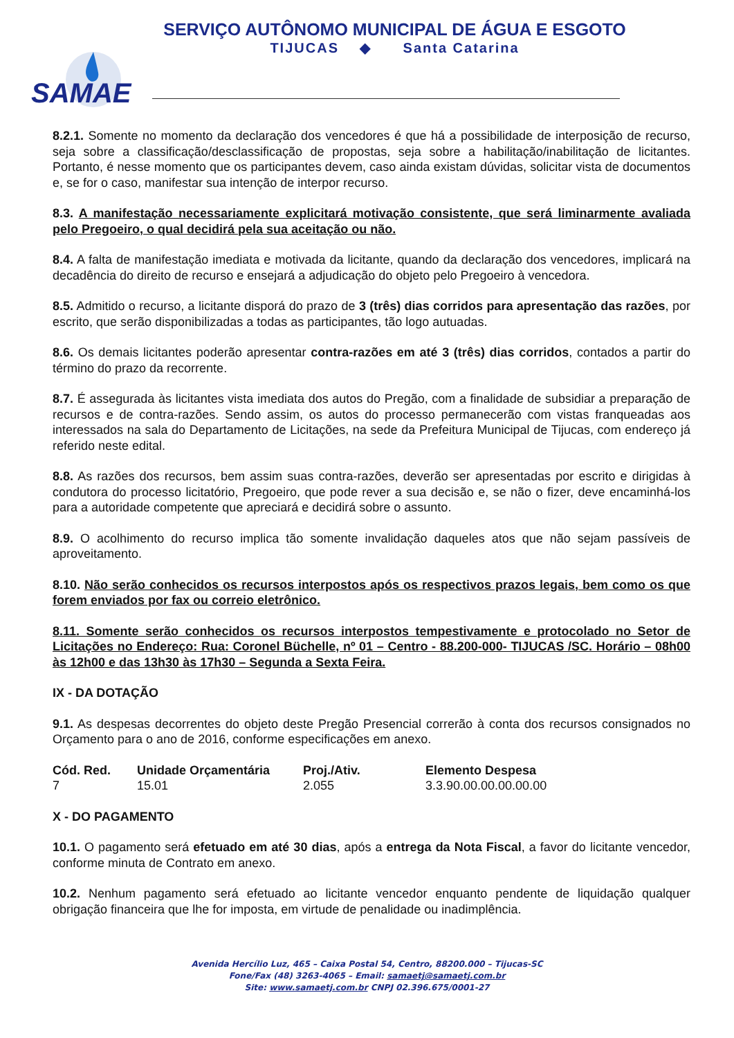SERVIÇO AUTÔNOMO MUNICIPAL DE ÁGUA E ESGOTO
TIJUCAS ◆ Santa Catarina
SAMAE
8.2.1. Somente no momento da declaração dos vencedores é que há a possibilidade de interposição de recurso, seja sobre a classificação/desclassificação de propostas, seja sobre a habilitação/inabilitação de licitantes. Portanto, é nesse momento que os participantes devem, caso ainda existam dúvidas, solicitar vista de documentos e, se for o caso, manifestar sua intenção de interpor recurso.
8.3. A manifestação necessariamente explicitará motivação consistente, que será liminarmente avaliada pelo Pregoeiro, o qual decidirá pela sua aceitação ou não.
8.4. A falta de manifestação imediata e motivada da licitante, quando da declaração dos vencedores, implicará na decadência do direito de recurso e ensejará a adjudicação do objeto pelo Pregoeiro à vencedora.
8.5. Admitido o recurso, a licitante disporá do prazo de 3 (três) dias corridos para apresentação das razões, por escrito, que serão disponibilizadas a todas as participantes, tão logo autuadas.
8.6. Os demais licitantes poderão apresentar contra-razões em até 3 (três) dias corridos, contados a partir do término do prazo da recorrente.
8.7. É assegurada às licitantes vista imediata dos autos do Pregão, com a finalidade de subsidiar a preparação de recursos e de contra-razões. Sendo assim, os autos do processo permanecerão com vistas franqueadas aos interessados na sala do Departamento de Licitações, na sede da Prefeitura Municipal de Tijucas, com endereço já referido neste edital.
8.8. As razões dos recursos, bem assim suas contra-razões, deverão ser apresentadas por escrito e dirigidas à condutora do processo licitatório, Pregoeiro, que pode rever a sua decisão e, se não o fizer, deve encaminhá-los para a autoridade competente que apreciará e decidirá sobre o assunto.
8.9. O acolhimento do recurso implica tão somente invalidação daqueles atos que não sejam passíveis de aproveitamento.
8.10. Não serão conhecidos os recursos interpostos após os respectivos prazos legais, bem como os que forem enviados por fax ou correio eletrônico.
8.11. Somente serão conhecidos os recursos interpostos tempestivamente e protocolado no Setor de Licitações no Endereço: Rua: Coronel Büchelle, nº 01 – Centro - 88.200-000- TIJUCAS /SC. Horário – 08h00 às 12h00 e das 13h30 às 17h30 – Segunda a Sexta Feira.
IX - DA DOTAÇÃO
9.1. As despesas decorrentes do objeto deste Pregão Presencial correrão à conta dos recursos consignados no Orçamento para o ano de 2016, conforme especificações em anexo.
| Cód. Red. | Unidade Orçamentária | Proj./Ativ. | Elemento Despesa |
| --- | --- | --- | --- |
| 7 | 15.01 | 2.055 | 3.3.90.00.00.00.00.00 |
X - DO PAGAMENTO
10.1. O pagamento será efetuado em até 30 dias, após a entrega da Nota Fiscal, a favor do licitante vencedor, conforme minuta de Contrato em anexo.
10.2. Nenhum pagamento será efetuado ao licitante vencedor enquanto pendente de liquidação qualquer obrigação financeira que lhe for imposta, em virtude de penalidade ou inadimplência.
Avenida Hercílio Luz, 465 – Caixa Postal 54, Centro, 88200.000 – Tijucas-SC
Fone/Fax (48) 3263-4065 – Email: samaetj@samaetj.com.br
Site: www.samaetj.com.br CNPJ 02.396.675/0001-27